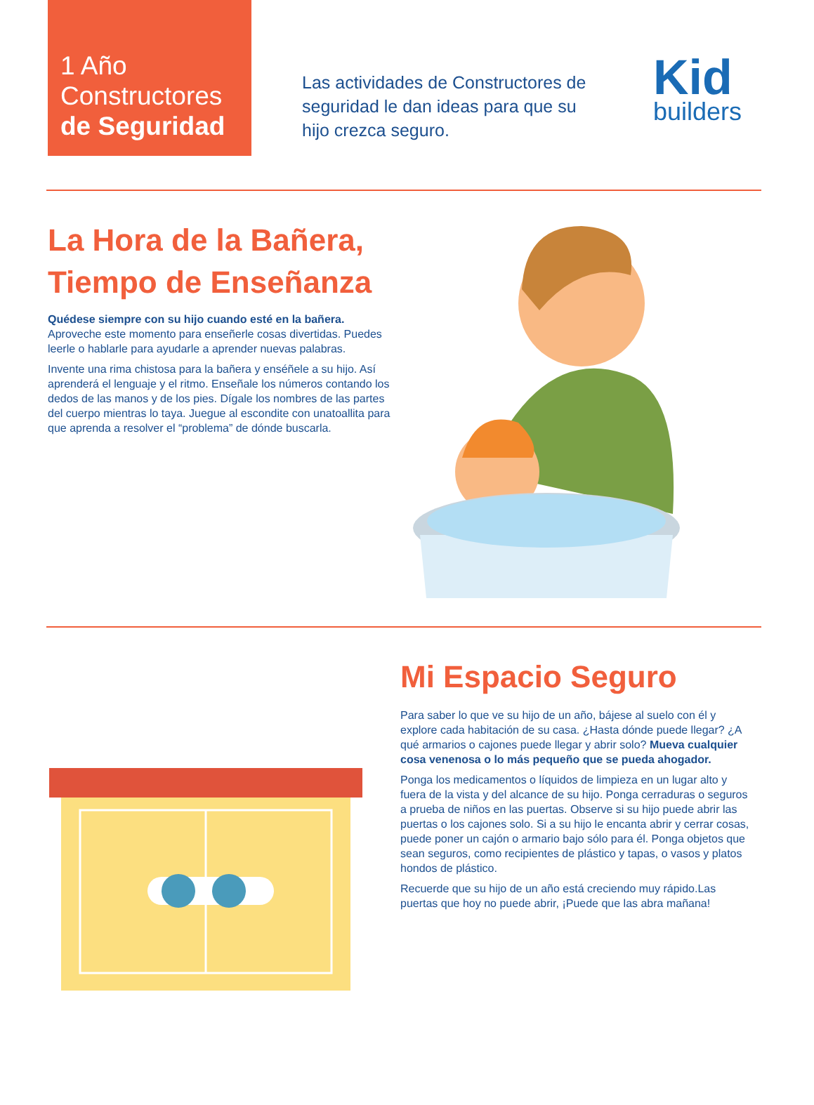1 Año
Constructores
de Seguridad
Las actividades de Constructores de seguridad le dan ideas para que su hijo crezca seguro.
Kid
builders
La Hora de la Bañera, Tiempo de Enseñanza
Quédese siempre con su hijo cuando esté en la bañera. Aproveche este momento para enseñerle cosas divertidas. Puedes leerle o hablarle para ayudarle a aprender nuevas palabras.
Invente una rima chistosa para la bañera y enséñele a su hijo. Así aprenderá el lenguaje y el ritmo. Enseñale los números contando los dedos de las manos y de los pies. Dígale los nombres de las partes del cuerpo mientras lo taya. Juegue al escondite con unatoallita para que aprenda a resolver el “problema” de dónde buscarla.
Mi Espacio Seguro
Para saber lo que ve su hijo de un año, bájese al suelo con él y explore cada habitación de su casa. ¿Hasta dónde puede llegar? ¿A qué armarios o cajones puede llegar y abrir solo? Mueva cualquier cosa venenosa o lo más pequeño que se pueda ahogador.
Ponga los medicamentos o líquidos de limpieza en un lugar alto y fuera de la vista y del alcance de su hijo. Ponga cerraduras o seguros a prueba de niños en las puertas. Observe si su hijo puede abrir las puertas o los cajones solo. Si a su hijo le encanta abrir y cerrar cosas, puede poner un cajón o armario bajo sólo para él. Ponga objetos que sean seguros, como recipientes de plástico y tapas, o vasos y platos hondos de plástico.
Recuerde que su hijo de un año está creciendo muy rápido.Las puertas que hoy no puede abrir, ¡Puede que las abra mañana!